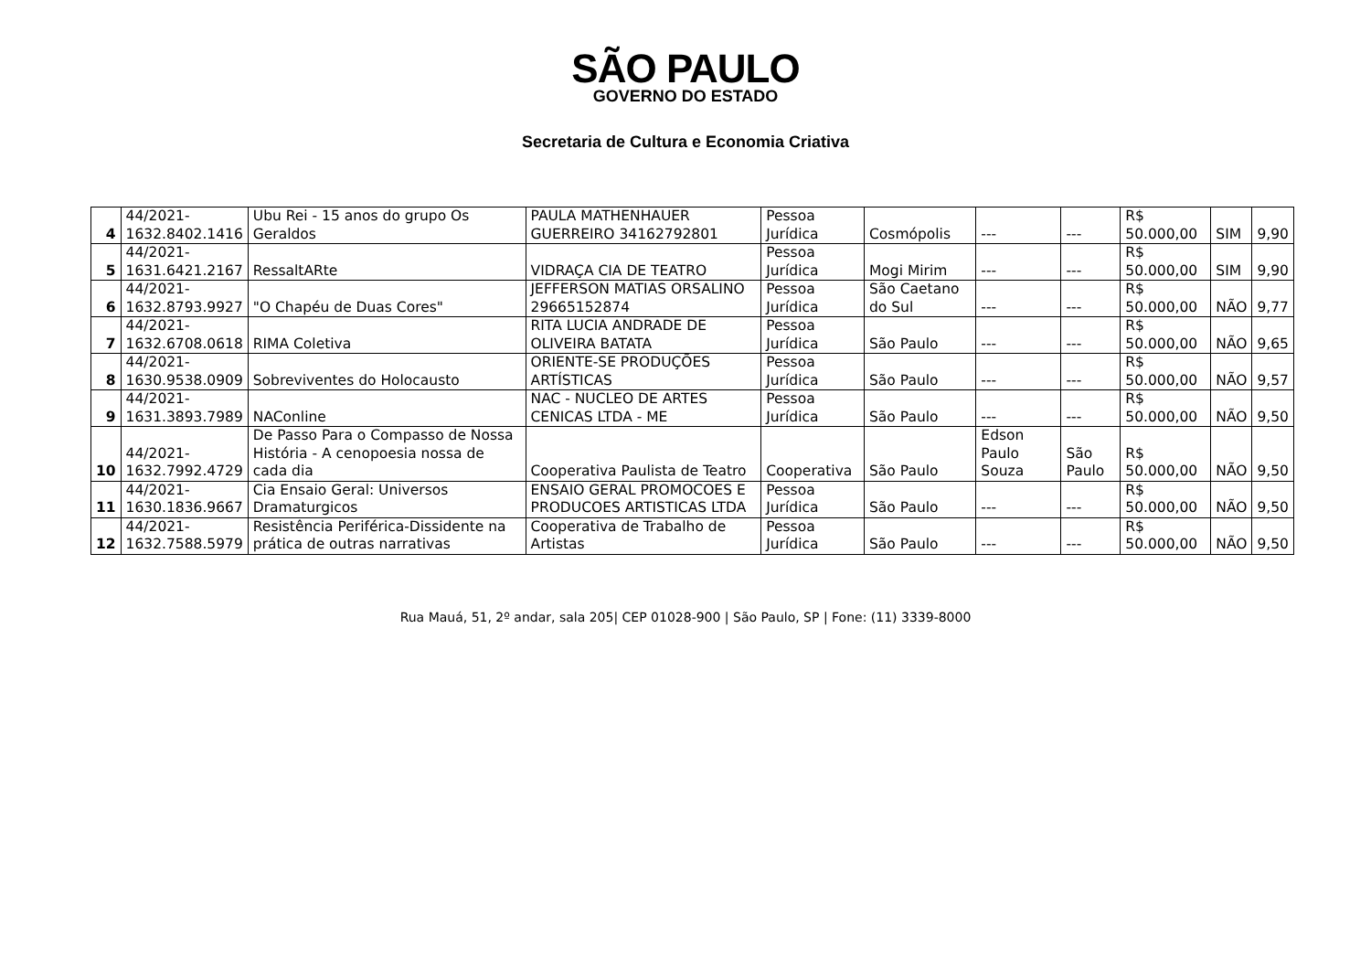SÃO PAULO
GOVERNO DO ESTADO
Secretaria de Cultura e Economia Criativa
| 4 | 44/2021- 1632.8402.1416 | Ubu Rei - 15 anos do grupo Os Geraldos | PAULA MATHENHAUER GUERREIRO 34162792801 | Pessoa Jurídica | Cosmópolis | --- | --- | R$ 50.000,00 | SIM | 9,90 |
| 5 | 44/2021- 1631.6421.2167 | RessaltARte | VIDRAÇA CIA DE TEATRO | Pessoa Jurídica | Mogi Mirim | --- | --- | R$ 50.000,00 | SIM | 9,90 |
| 6 | 44/2021- 1632.8793.9927 | "O Chapéu de Duas Cores" | JEFFERSON MATIAS ORSALINO 29665152874 | Pessoa Jurídica | São Caetano do Sul | --- | --- | R$ 50.000,00 | NÃO | 9,77 |
| 7 | 44/2021- 1632.6708.0618 | RIMA Coletiva | RITA LUCIA ANDRADE DE OLIVEIRA BATATA | Pessoa Jurídica | São Paulo | --- | --- | R$ 50.000,00 | NÃO | 9,65 |
| 8 | 44/2021- 1630.9538.0909 | Sobreviventes do Holocausto | ORIENTE-SE PRODUÇÕES ARTÍSTICAS | Pessoa Jurídica | São Paulo | --- | --- | R$ 50.000,00 | NÃO | 9,57 |
| 9 | 44/2021- 1631.3893.7989 | NAConline | NAC - NUCLEO DE ARTES CENICAS LTDA - ME | Pessoa Jurídica | São Paulo | --- | --- | R$ 50.000,00 | NÃO | 9,50 |
| 10 | 44/2021- 1632.7992.4729 | De Passo Para o Compasso de Nossa História - A cenopoesia nossa de cada dia | Cooperativa Paulista de Teatro | Cooperativa | São Paulo | Edson Paulo Souza | São Paulo | R$ 50.000,00 | NÃO | 9,50 |
| 11 | 44/2021- 1630.1836.9667 | Cia Ensaio Geral: Universos Dramaturgicos | ENSAIO GERAL PROMOCOES E PRODUCOES ARTISTICAS LTDA | Pessoa Jurídica | São Paulo | --- | --- | R$ 50.000,00 | NÃO | 9,50 |
| 12 | 44/2021- 1632.7588.5979 | Resistência Periférica-Dissidente na prática de outras narrativas | Cooperativa de Trabalho de Artistas | Pessoa Jurídica | São Paulo | --- | --- | R$ 50.000,00 | NÃO | 9,50 |
Rua Mauá, 51, 2º andar, sala 205| CEP 01028-900 | São Paulo, SP | Fone: (11) 3339-8000